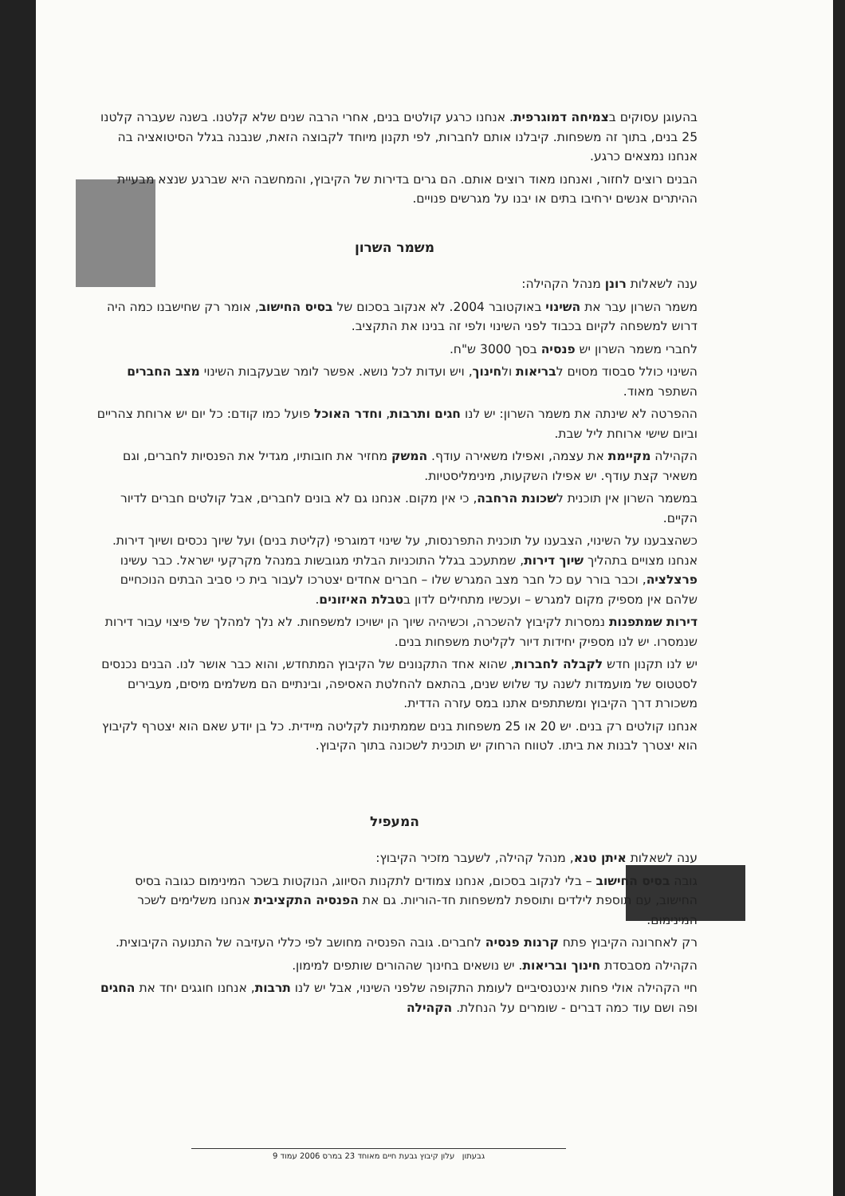בהעוגן עסוקים בצמיחה דמוגרפית. אנחנו כרגע קולטים בנים, אחרי הרבה שנים שלא קלטנו. בשנה שעברה קלטנו 25 בנים, בתוך זה משפחות. קיבלנו אותם לחברות, לפי תקנון מיוחד לקבוצה הזאת, שנבנה בגלל הסיטואציה בה אנחנו נמצאים כרגע.
הבנים רוצים לחזור, ואנחנו מאוד רוצים אותם. הם גרים בדירות של הקיבוץ, והמחשבה היא שברגע שנצא מבעיית ההיתרים אנשים ירחיבו בתים או יבנו על מגרשים פנויים.
משמר השרון
ענה לשאלות רונן מנהל הקהילה:
משמר השרון עבר את השינוי באוקטובר 2004. לא אנקוב בסכום של בסיס החישוב, אומר רק שחישבנו כמה היה דרוש למשפחה לקיום בכבוד לפני השינוי ולפי זה בנינו את התקציב.
לחברי משמר השרון יש פנסיה בסך 3000 ש"ח.
השינוי כולל סבסוד מסוים לבריאות ולחינוך, ויש ועדות לכל נושא. אפשר לומר שבעקבות השינוי מצב החברים השתפר מאוד.
ההפרטה לא שינתה את משמר השרון: יש לנו חגים ותרבות, וחדר האוכל פועל כמו קודם: כל יום יש ארוחת צהריים וביום שישי ארוחת ליל שבת.
הקהילה מקיימת את עצמה, ואפילו משאירה עודף. המשק מחזיר את חובותיו, מגדיל את הפנסיות לחברים, וגם משאיר קצת עודף. יש אפילו השקעות, מינימליסטיות.
במשמר השרון אין תוכנית לשכונת הרחבה, כי אין מקום. אנחנו גם לא בונים לחברים, אבל קולטים חברים לדיור הקיים.
כשהצבענו על השינוי, הצבענו על תוכנית התפרנסות, על שינוי דמוגרפי (קליטת בנים) ועל שיוך נכסים ושיוך דירות. אנחנו מצויים בתהליך שיוך דירות, שמתעכב בגלל התוכניות הבלתי מגובשות במנהל מקרקעי ישראל. כבר עשינו פרצלציה, וכבר בורר עם כל חבר מצב המגרש שלו – חברים אחדים יצטרכו לעבור בית כי סביב הבתים הנוכחיים שלהם אין מספיק מקום למגרש – ועכשיו מתחילים לדון בטבלת האיזונים.
דירות שמתפנות נמסרות לקיבוץ להשכרה, וכשיהיה שיוך הן ישויכו למשפחות. לא נלך למהלך של פיצוי עבור דירות שנמסרו. יש לנו מספיק יחידות דיור לקליטת משפחות בנים.
יש לנו תקנון חדש לקבלה לחברות, שהוא אחד התקנונים של הקיבוץ המתחדש, והוא כבר אושר לנו. הבנים נכנסים לסטטוס של מועמדות לשנה עד שלוש שנים, בהתאם להחלטת האסיפה, ובינתיים הם משלמים מיסים, מעבירים משכורת דרך הקיבוץ ומשתתפים אתנו במס עזרה הדדית.
אנחנו קולטים רק בנים. יש 20 או 25 משפחות בנים שממתינות לקליטה מיידית. כל בן יודע שאם הוא יצטרף לקיבוץ הוא יצטרך לבנות את ביתו. לטווח הרחוק יש תוכנית לשכונה בתוך הקיבוץ.
המעפיל
ענה לשאלות איתן טנא, מנהל קהילה, לשעבר מזכיר הקיבוץ:
גובה בסיס החישוב – בלי לנקוב בסכום, אנחנו צמודים לתקנות הסיווג, הנוקטות בשכר המינימום כגובה בסיס החישוב, עם תוספת לילדים ותוספת למשפחות חד-הוריות. גם את הפנסיה התקציבית אנחנו משלימים לשכר המינימום.
רק לאחרונה הקיבוץ פתח קרנות פנסיה לחברים. גובה הפנסיה מחושב לפי כללי העזיבה של התנועה הקיבוצית.
הקהילה מסבסדת חינוך ובריאות. יש נושאים בחינוך שההורים שותפים למימון.
חיי הקהילה אולי פחות אינטנסיביים לעומת התקופה שלפני השינוי, אבל יש לנו תרבות, אנחנו חוגגים יחד את החגים ופה ושם עוד כמה דברים - שומרים על הנחלת. הקהילה
גבעתון עלון קיבוץ גבעת חיים מאוחד 23 במרס 2006 עמוד 9